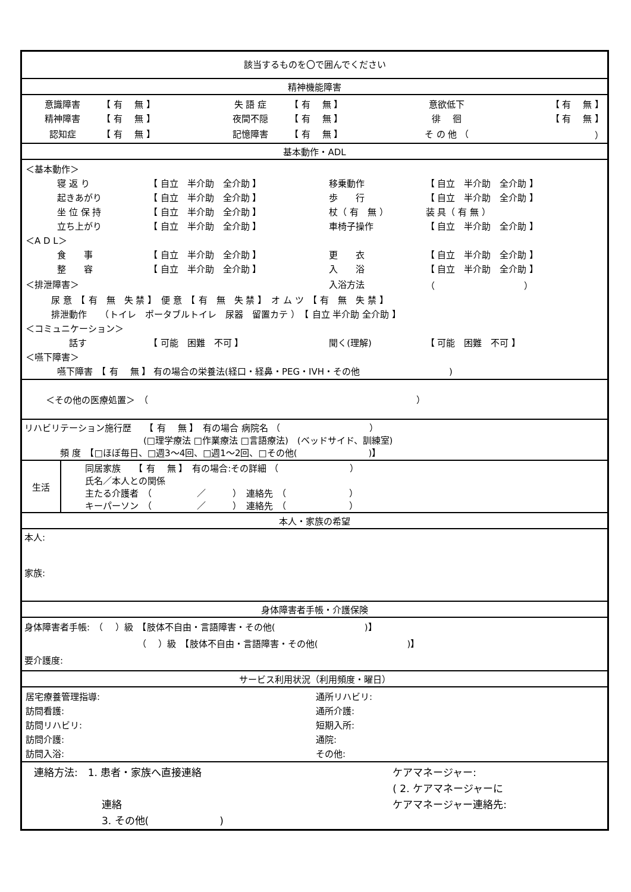該当するものを〇で囲んでください
精神機能障害
| 意識障害 | 【 有 無 】 | 失 語 症 | 【 有 無 】 | 意欲低下 | 【 有 無 】 |
| 精神障害 | 【 有 無 】 | 夜間不隠 | 【 有 無 】 | 徘 徊 | 【 有 無 】 |
| 認知症 | 【 有 無 】 | 記憶障害 | 【 有 無 】 | そ の 他 （ | ） |
基本動作・ADL
| ＜基本動作＞ | | | |
| 寝 返 り | 【 自立 半介助 全介助 】 | 移乗動作 | 【 自立 半介助 全介助 】 |
| 起きあがり | 【 自立 半介助 全介助 】 | 歩 行 | 【 自立 半介助 全介助 】 |
| 坐 位 保 持 | 【 自立 半介助 全介助 】 | 杖（ 有 無 ） | 装 具（ 有 無 ） |
| 立ち上がり | 【 自立 半介助 全介助 】 | 車椅子操作 | 【 自立 半介助 全介助 】 |
| ＜A D L＞ | | | |
| 食 事 | 【 自立 半介助 全介助 】 | 更 衣 | 【 自立 半介助 全介助 】 |
| 整 容 | 【 自立 半介助 全介助 】 | 入 浴 | 【 自立 半介助 全介助 】 |
| ＜排泄障害＞ | | 入浴方法 | （ ） |
| 尿 意 【 有 無 失 禁 】 便 意 【 有 無 失 禁 】 オ ム ツ 【 有 無 失 禁 】 | | | |
| 排泄動作 （トイレ ポータブルトイレ 尿器 留置カテ ） 【 自立 半介助 全介助 】 | | | |
| ＜コミュニケーション＞ | | | |
| 話す | 【 可能 困難 不可 】 | 聞く(理解) | 【 可能 困難 不可 】 |
| ＜嚥下障害＞ | | | |
| 嚥下障害 【 有 無 】 有の場合の栄養法(経口・経鼻・PEG・IVH・その他 ) | | | |
＜その他の医療処置＞　（　　　　　　　　　　　　　　　　　　　　　　　　　　　　　　）
リハビリテーション施行歴　　【 有　 無 】　有の場合 病院名 （　　　　　　　　　　）
(□理学療法 □作業療法 □言語療法)　(ベッドサイド、訓練室)
頻 度　【□ほぼ毎日、□週3～4回、□週1～2回、□その他(　　　　　　　　)】
| 生活 | 同居家族 【 有 無 】 有の場合:その詳細 （ ） 氏名／本人との関係 主たる介護者 （ ／ ） 連絡先 （ ） キーパーソン （ ／ ） 連絡先 （ ） |
本人・家族の希望
本人:
家族:
身体障害者手帳・介護保険
身体障害者手帳:　（　 ）級　【肢体不自由・言語障害・その他(　　　　　　　　　　)】
（　 ）級　【肢体不自由・言語障害・その他(　　　　　　　　　　)】
要介護度:
サービス利用状況（利用頻度・曜日）
| 居宅療養管理指導: | 通所リハビリ: |
| 訪問看護: | 通所介護: |
| 訪問リハビリ: | 短期入所: |
| 訪問介護: | 通院: |
| 訪問入浴: | その他: |
| 連絡方法: 1. 患者・家族へ直接連絡 | ケアマネージャー: |
| | ( 2. ケアマネージャーに |
| 連絡 | ケアマネージャー連絡先: |
| 3. その他( ) | |